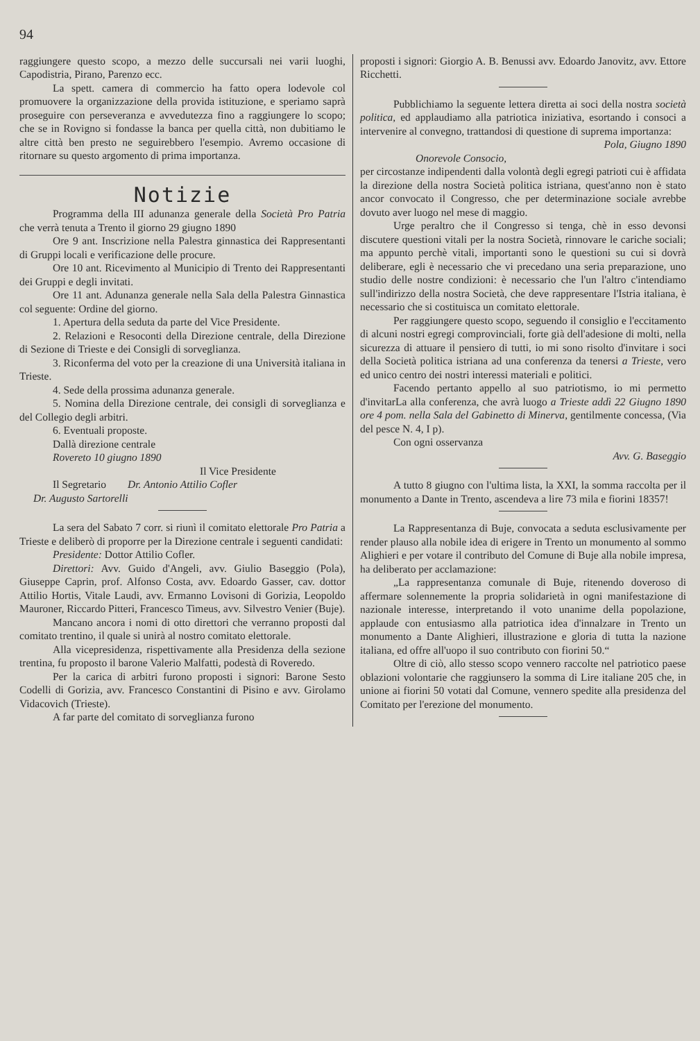94
raggiungere questo scopo, a mezzo delle succursali nei varii luoghi, Capodistria, Pirano, Parenzo ecc.
La spett. camera di commercio ha fatto opera lodevole col promuovere la organizzazione della provida istituzione, e speriamo saprà proseguire con perseveranza e avvedutezza fino a raggiungere lo scopo; che se in Rovigno si fondasse la banca per quella città, non dubitiamo le altre città ben presto ne seguirebbero l'esempio. Avremo occasione di ritornare su questo argomento di prima importanza.
Notizie
Programma della III adunanza generale della Società Pro Patria che verrà tenuta a Trento il giorno 29 giugno 1890
Ore 9 ant. Inscrizione nella Palestra ginnastica dei Rappresentanti di Gruppi locali e verificazione delle procure.
Ore 10 ant. Ricevimento al Municipio di Trento dei Rappresentanti dei Gruppi e degli invitati.
Ore 11 ant. Adunanza generale nella Sala della Palestra Ginnastica col seguente: Ordine del giorno.
1. Apertura della seduta da parte del Vice Presidente.
2. Relazioni e Resoconti della Direzione centrale, della Direzione di Sezione di Trieste e dei Consigli di sorveglianza.
3. Riconferma del voto per la creazione di una Università italiana in Trieste.
4. Sede della prossima adunanza generale.
5. Nomina della Direzione centrale, dei consigli di sorveglianza e del Collegio degli arbitri.
6. Eventuali proposte.
Dallà direzione centrale
Rovereto 10 giugno 1890
Il Vice Presidente
Il Segretario Dr. Antonio Attilio Cofler
Dr. Augusto Sartorelli
La sera del Sabato 7 corr. si riunì il comitato elettorale Pro Patria a Trieste e deliberò di proporre per la Direzione centrale i seguenti candidati:
Presidente: Dottor Attilio Cofler.
Direttori: Avv. Guido d'Angeli, avv. Giulio Baseggio (Pola), Giuseppe Caprin, prof. Alfonso Costa, avv. Edoardo Gasser, cav. dottor Attilio Hortis, Vitale Laudi, avv. Ermanno Lovisoni di Gorizia, Leopoldo Mauroner, Riccardo Pitteri, Francesco Timeus, avv. Silvestro Venier (Buje).
Mancano ancora i nomi di otto direttori che verranno proposti dal comitato trentino, il quale si unirà al nostro comitato elettorale.
Alla vicepresidenza, rispettivamente alla Presidenza della sezione trentina, fu proposto il barone Valerio Malfatti, podestà di Roveredo.
Per la carica di arbitri furono proposti i signori: Barone Sesto Codelli di Gorizia, avv. Francesco Constantini di Pisino e avv. Girolamo Vidacovich (Trieste).
A far parte del comitato di sorveglianza furono
proposti i signori: Giorgio A. B. Benussi avv. Edoardo Janovitz, avv. Ettore Ricchetti.
Pubblichiamo la seguente lettera diretta ai soci della nostra società politica, ed applaudiamo alla patriotica iniziativa, esortando i consoci a intervenire al convegno, trattandosi di questione di suprema importanza:
Pola, Giugno 1890
Onorevole Consocio,
per circostanze indipendenti dalla volontà degli egregi patrioti cui è affidata la direzione della nostra Società politica istriana, quest'anno non è stato ancor convocato il Congresso, che per determinazione sociale avrebbe dovuto aver luogo nel mese di maggio.
Urge peraltro che il Congresso si tenga, chè in esso devonsi discutere questioni vitali per la nostra Società, rinnovare le cariche sociali; ma appunto perchè vitali, importanti sono le questioni su cui si dovrà deliberare, egli è necessario che vi precedano una seria preparazione, uno studio delle nostre condizioni: è necessario che l'un l'altro c'intendiamo sull'indirizzo della nostra Società, che deve rappresentare l'Istria italiana, è necessario che si costituisca un comitato elettorale.
Per raggiungere questo scopo, seguendo il consiglio e l'eccitamento di alcuni nostri egregi comprovinciali, forte già dell'adesione di molti, nella sicurezza di attuare il pensiero di tutti, io mi sono risolto d'invitare i soci della Società politica istriana ad una conferenza da tenersi a Trieste, vero ed unico centro dei nostri interessi materiali e politici.
Facendo pertanto appello al suo patriotismo, io mi permetto d'invitarLa alla conferenza, che avrà luogo a Trieste addì 22 Giugno 1890 ore 4 pom. nella Sala del Gabinetto di Minerva, gentilmente concessa, (Via del pesce N. 4, I p).
Con ogni osservanza
Avv. G. Baseggio
A tutto 8 giugno con l'ultima lista, la XXI, la somma raccolta per il monumento a Dante in Trento, ascendeva a lire 73 mila e fiorini 18357!
La Rappresentanza di Buje, convocata a seduta esclusivamente per render plauso alla nobile idea di erigere in Trento un monumento al sommo Alighieri e per votare il contributo del Comune di Buje alla nobile impresa, ha deliberato per acclamazione:
„La rappresentanza comunale di Buje, ritenendo doveroso di affermare solennemente la propria solidarietà in ogni manifestazione di nazionale interesse, interpretando il voto unanime della popolazione, applaude con entusiasmo alla patriotica idea d'innalzare in Trento un monumento a Dante Alighieri, illustrazione e gloria di tutta la nazione italiana, ed offre all'uopo il suo contributo con fiorini 50.“
Oltre di ciò, allo stesso scopo vennero raccolte nel patriotico paese oblazioni volontarie che raggiunsero la somma di Lire italiane 205 che, in unione ai fiorini 50 votati dal Comune, vennero spedite alla presidenza del Comitato per l'erezione del monumento.